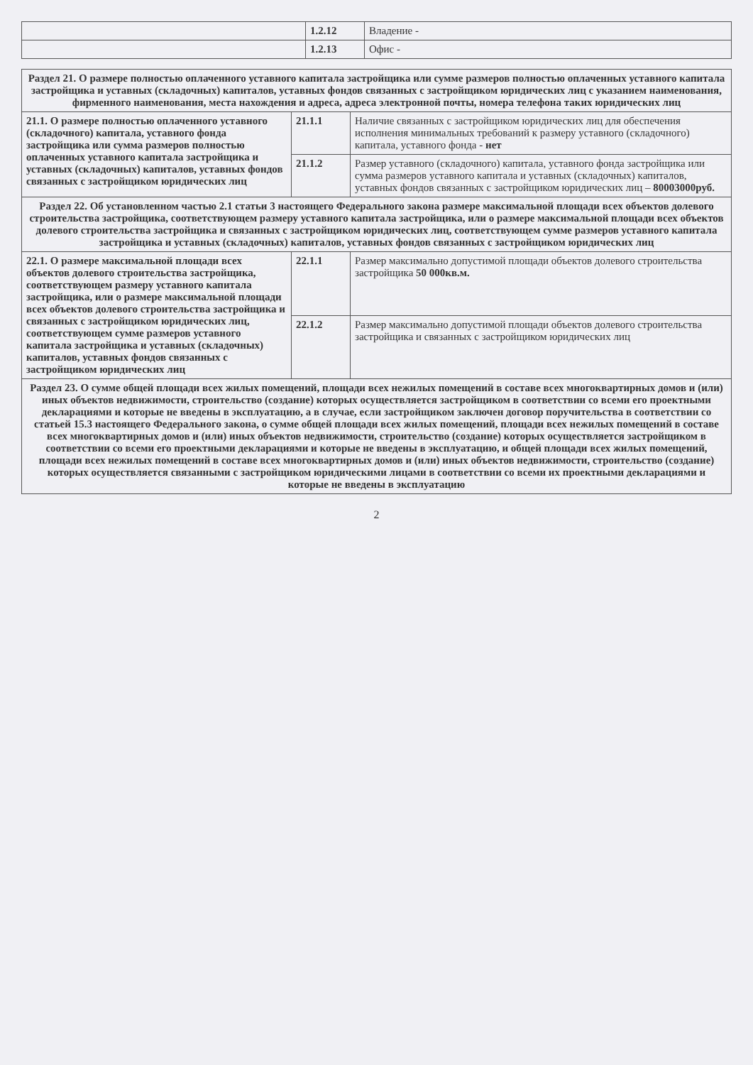| | 1.2.12 | Владение - |
| | 1.2.13 | Офис - |
| Раздел 21. О размере полностью оплаченного уставного капитала застройщика или сумме размеров полностью оплаченных уставного капитала застройщика и уставных (складочных) капиталов, уставных фондов связанных с застройщиком юридических лиц с указанием наименования, фирменного наименования, места нахождения и адреса, адреса электронной почты, номера телефона таких юридических лиц | | |
| --- | --- | --- |
| 21.1. О размере полностью оплаченного уставного (складочного) капитала, уставного фонда застройщика или сумма размеров полностью оплаченных уставного капитала застройщика и уставных (складочных) капиталов, уставных фондов связанных с застройщиком юридических лиц | 21.1.1 | Наличие связанных с застройщиком юридических лиц для обеспечения исполнения минимальных требований к размеру уставного (складочного) капитала, уставного фонда - нет |
| | 21.1.2 | Размер уставного (складочного) капитала, уставного фонда застройщика или сумма размеров уставного капитала и уставных (складочных) капиталов, уставных фондов связанных с застройщиком юридических лиц – 80003000руб. |
| Раздел 22. Об установленном частью 2.1 статьи 3 настоящего Федерального закона размере максимальной площади всех объектов долевого строительства застройщика, соответствующем размеру уставного капитала застройщика, или о размере максимальной площади всех объектов долевого строительства застройщика и связанных с застройщиком юридических лиц, соответствующем сумме размеров уставного капитала застройщика и уставных (складочных) капиталов, уставных фондов связанных с застройщиком юридических лиц | | |
| 22.1. О размере максимальной площади всех объектов долевого строительства застройщика, соответствующем размеру уставного капитала застройщика, или о размере максимальной площади всех объектов долевого строительства застройщика и связанных с застройщиком юридических лиц, соответствующем сумме размеров уставного капитала застройщика и уставных (складочных) капиталов, уставных фондов связанных с застройщиком юридических лиц | 22.1.1 | Размер максимально допустимой площади объектов долевого строительства застройщика 50 000кв.м. |
| | 22.1.2 | Размер максимально допустимой площади объектов долевого строительства застройщика и связанных с застройщиком юридических лиц |
| Раздел 23. О сумме общей площади всех жилых помещений, площади всех нежилых помещений в составе всех многоквартирных домов и (или) иных объектов недвижимости, строительство (создание) которых осуществляется застройщиком в соответствии со всеми его проектными декларациями и которые не введены в эксплуатацию, а в случае, если застройщиком заключен договор поручительства в соответствии со статьей 15.3 настоящего Федерального закона, о сумме общей площади всех жилых помещений, площади всех нежилых помещений в составе всех многоквартирных домов и (или) иных объектов недвижимости, строительство (создание) которых осуществляется застройщиком в соответствии со всеми его проектными декларациями и которые не введены в эксплуатацию, и общей площади всех жилых помещений, площади всех нежилых помещений в составе всех многоквартирных домов и (или) иных объектов недвижимости, строительство (создание) которых осуществляется связанными с застройщиком юридическими лицами в соответствии со всеми их проектными декларациями и которые не введены в эксплуатацию | | |
2